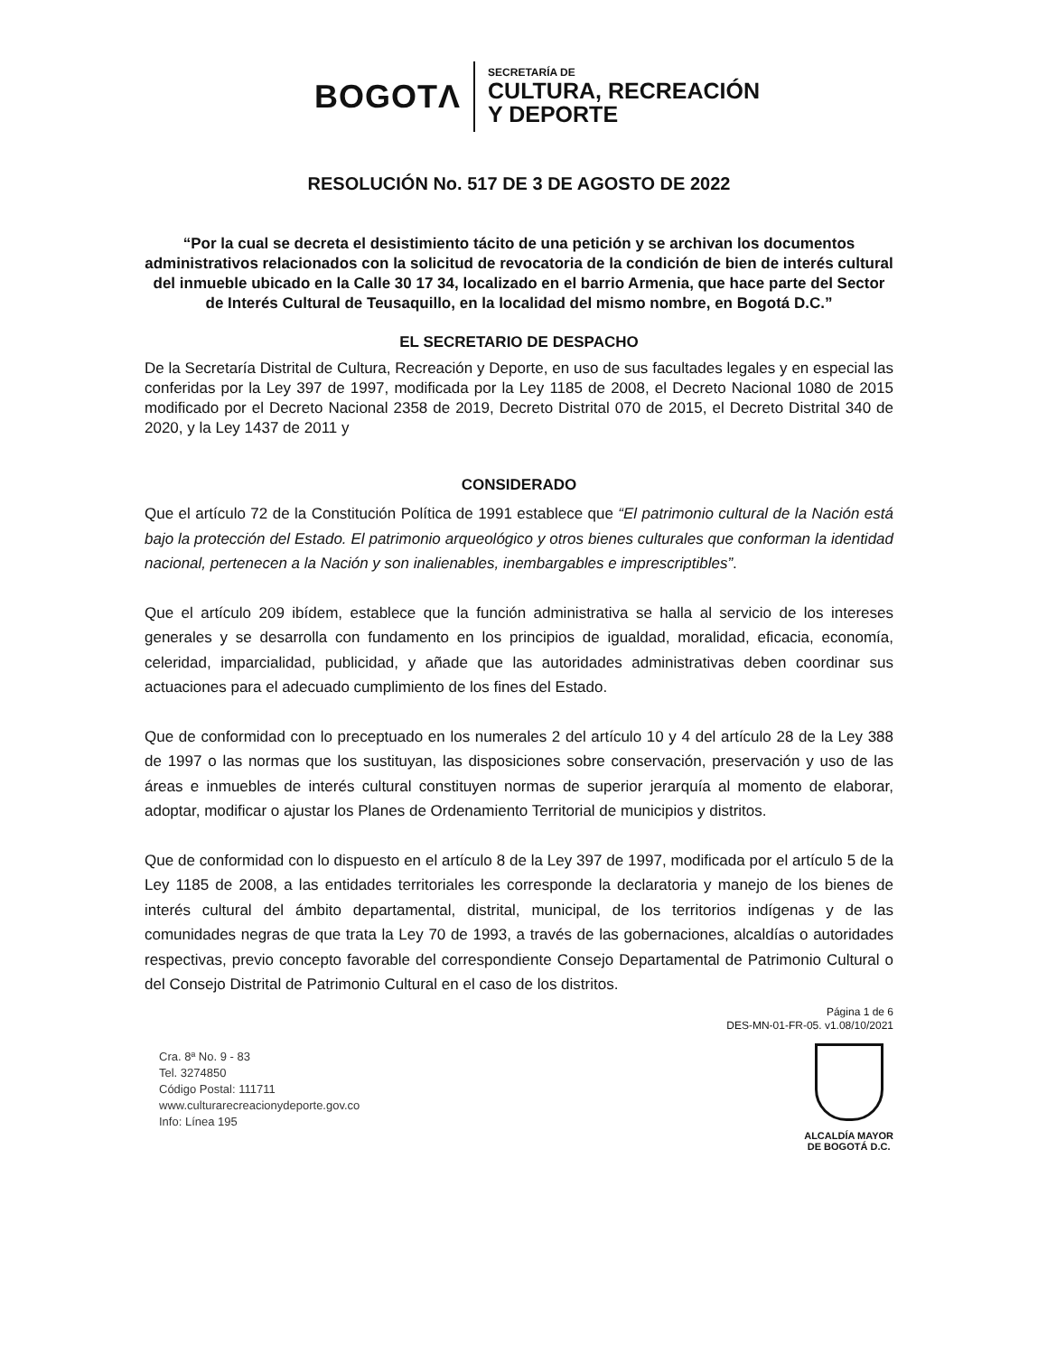BOGOTΛ
SECRETARÍA DE
CULTURA, RECREACIÓN
Y DEPORTE
RESOLUCIÓN No. 517 DE 3 DE AGOSTO DE 2022
“Por la cual se decreta el desistimiento tácito de una petición y se archivan los documentos administrativos relacionados con la solicitud de revocatoria de la condición de bien de interés cultural del inmueble ubicado en la Calle 30 17 34, localizado en el barrio Armenia, que hace parte del Sector de Interés Cultural de Teusaquillo, en la localidad del mismo nombre, en Bogotá D.C.”
EL SECRETARIO DE DESPACHO
De la Secretaría Distrital de Cultura, Recreación y Deporte, en uso de sus facultades legales y en especial las conferidas por la Ley 397 de 1997, modificada por la Ley 1185 de 2008, el Decreto Nacional 1080 de 2015 modificado por el Decreto Nacional 2358 de 2019, Decreto Distrital 070 de 2015, el Decreto Distrital 340 de 2020, y la Ley 1437 de 2011 y
CONSIDERADO
Que el artículo 72 de la Constitución Política de 1991 establece que “El patrimonio cultural de la Nación está bajo la protección del Estado. El patrimonio arqueológico y otros bienes culturales que conforman la identidad nacional, pertenecen a la Nación y son inalienables, inembargables e imprescriptibles”.
Que el artículo 209 ibídem, establece que la función administrativa se halla al servicio de los intereses generales y se desarrolla con fundamento en los principios de igualdad, moralidad, eficacia, economía, celeridad, imparcialidad, publicidad, y añade que las autoridades administrativas deben coordinar sus actuaciones para el adecuado cumplimiento de los fines del Estado.
Que de conformidad con lo preceptuado en los numerales 2 del artículo 10 y 4 del artículo 28 de la Ley 388 de 1997 o las normas que los sustituyan, las disposiciones sobre conservación, preservación y uso de las áreas e inmuebles de interés cultural constituyen normas de superior jerarquía al momento de elaborar, adoptar, modificar o ajustar los Planes de Ordenamiento Territorial de municipios y distritos.
Que de conformidad con lo dispuesto en el artículo 8 de la Ley 397 de 1997, modificada por el artículo 5 de la Ley 1185 de 2008, a las entidades territoriales les corresponde la declaratoria y manejo de los bienes de interés cultural del ámbito departamental, distrital, municipal, de los territorios indígenas y de las comunidades negras de que trata la Ley 70 de 1993, a través de las gobernaciones, alcaldías o autoridades respectivas, previo concepto favorable del correspondiente Consejo Departamental de Patrimonio Cultural o del Consejo Distrital de Patrimonio Cultural en el caso de los distritos.
Página 1 de 6
DES-MN-01-FR-05. v1.08/10/2021
Cra. 8ª No. 9 - 83
Tel. 3274850
Código Postal: 111711
www.culturarecreacionydeporte.gov.co
Info: Línea 195
ALCALDÍA MAYOR
DE BOGOTÁ D.C.